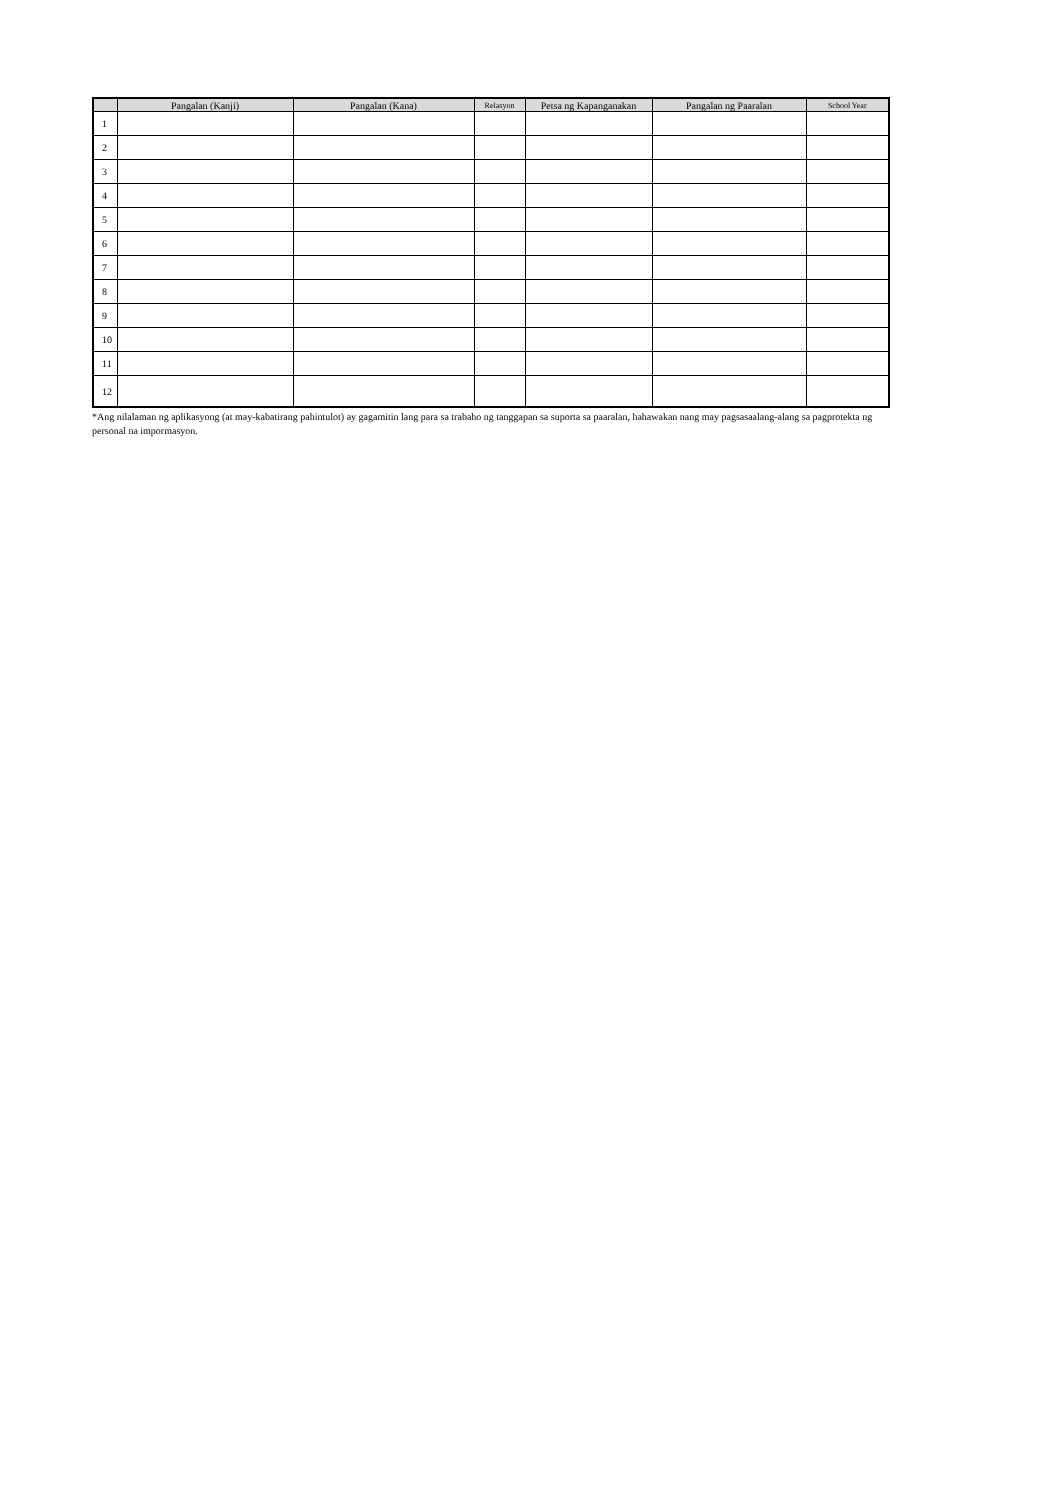| | Pangalan (Kanji) | Pangalan (Kana) | Relasyon | Petsa ng Kapanganakan | Pangalan ng Paaralan | School Year |
| --- | --- | --- | --- | --- | --- | --- |
| 1 | | | | | | |
| 2 | | | | | | |
| 3 | | | | | | |
| 4 | | | | | | |
| 5 | | | | | | |
| 6 | | | | | | |
| 7 | | | | | | |
| 8 | | | | | | |
| 9 | | | | | | |
| 10 | | | | | | |
| 11 | | | | | | |
| 12 | | | | | | |
*Ang nilalaman ng aplikasyong (at may-kabatirang pahintulot) ay gagamitin lang para sa trabaho ng tanggapan sa suporta sa paaralan, hahawakan nang may pagsasaalang-alang sa pagprotekta ng personal na impormasyon.